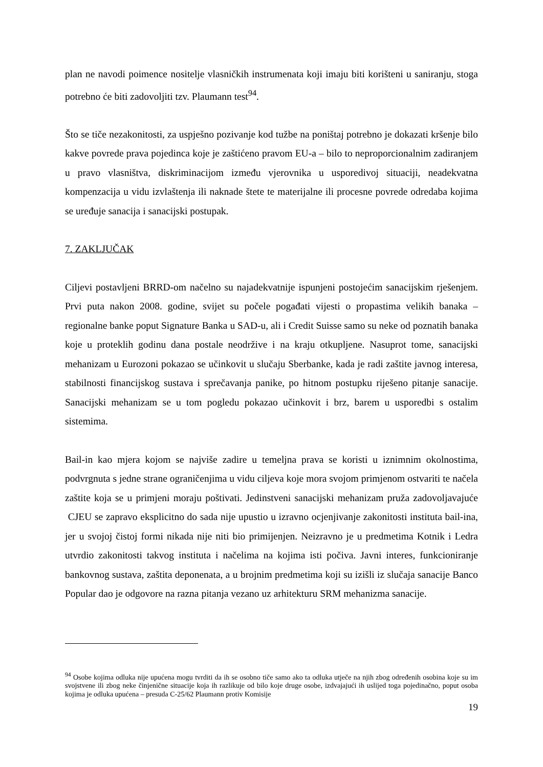plan ne navodi poimence nositelje vlasničkih instrumenata koji imaju biti korišteni u saniranju, stoga potrebno će biti zadovoljiti tzv. Plaumann test<sup>94</sup>.
Što se tiče nezakonitosti, za uspješno pozivanje kod tužbe na poništaj potrebno je dokazati kršenje bilo kakve povrede prava pojedinca koje je zaštićeno pravom EU-a – bilo to neproporcionalnim zadiranjem u pravo vlasništva, diskriminacijom između vjerovnika u usporedivoj situaciji, neadekvatna kompenzacija u vidu izvlaštenja ili naknade štete te materijalne ili procesne povrede odredaba kojima se uređuje sanacija i sanacijski postupak.
7. ZAKLJUČAK
Ciljevi postavljeni BRRD-om načelno su najadekvatnije ispunjeni postojećim sanacijskim rješenjem. Prvi puta nakon 2008. godine, svijet su počele pogađati vijesti o propastima velikih banaka – regionalne banke poput Signature Banka u SAD-u, ali i Credit Suisse samo su neke od poznatih banaka koje u proteklih godinu dana postale neodržive i na kraju otkupljene. Nasuprot tome, sanacijski mehanizam u Eurozoni pokazao se učinkovit u slučaju Sberbanke, kada je radi zaštite javnog interesa, stabilnosti financijskog sustava i sprečavanja panike, po hitnom postupku riješeno pitanje sanacije. Sanacijski mehanizam se u tom pogledu pokazao učinkovit i brz, barem u usporedbi s ostalim sistemima.
Bail-in kao mjera kojom se najviše zadire u temeljna prava se koristi u iznimnim okolnostima, podvrgnuta s jedne strane ograničenjima u vidu ciljeva koje mora svojom primjenom ostvariti te načela zaštite koja se u primjeni moraju poštivati. Jedinstveni sanacijski mehanizam pruža zadovoljavajuće CJEU se zapravo eksplicitno do sada nije upustio u izravno ocjenjivanje zakonitosti instituta bail-ina, jer u svojoj čistoj formi nikada nije niti bio primijenjen. Neizravno je u predmetima Kotnik i Ledra utvrdio zakonitosti takvog instituta i načelima na kojima isti počiva. Javni interes, funkcioniranje bankovnog sustava, zaštita deponenata, a u brojnim predmetima koji su izišli iz slučaja sanacije Banco Popular dao je odgovore na razna pitanja vezano uz arhitekturu SRM mehanizma sanacije.
<sup>94</sup> Osobe kojima odluka nije upućena mogu tvrditi da ih se osobno tiče samo ako ta odluka utječe na njih zbog određenih osobina koje su im svojstvene ili zbog neke činjenične situacije koja ih razlikuje od bilo koje druge osobe, izdvajajući ih uslijed toga pojedinačno, poput osoba kojima je odluka upućena – presuda C-25/62 Plaumann protiv Komisije
19